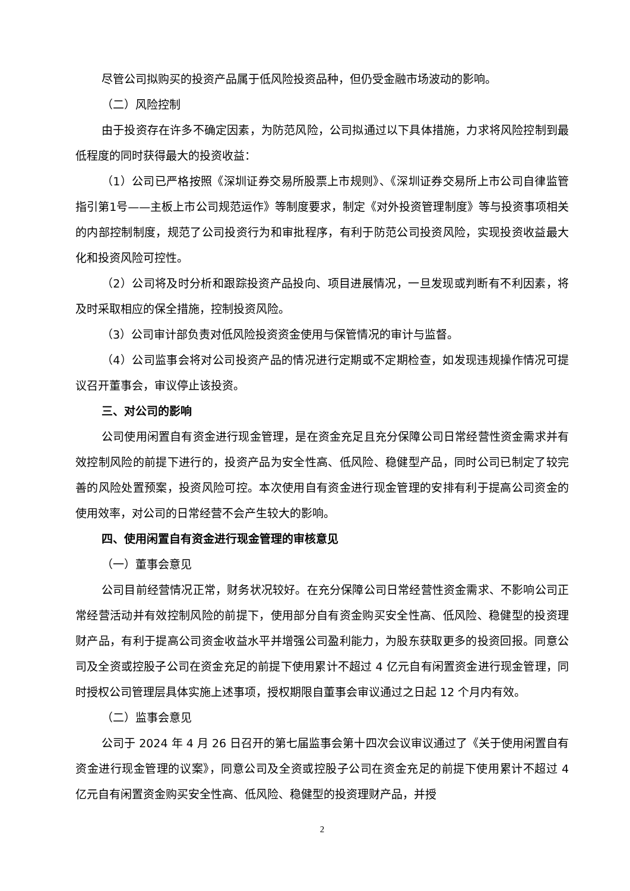尽管公司拟购买的投资产品属于低风险投资品种，但仍受金融市场波动的影响。
（二）风险控制
由于投资存在许多不确定因素，为防范风险，公司拟通过以下具体措施，力求将风险控制到最低程度的同时获得最大的投资收益：
（1）公司已严格按照《深圳证券交易所股票上市规则》、《深圳证券交易所上市公司自律监管指引第1号——主板上市公司规范运作》等制度要求，制定《对外投资管理制度》等与投资事项相关的内部控制制度，规范了公司投资行为和审批程序，有利于防范公司投资风险，实现投资收益最大化和投资风险可控性。
（2）公司将及时分析和跟踪投资产品投向、项目进展情况，一旦发现或判断有不利因素，将及时采取相应的保全措施，控制投资风险。
（3）公司审计部负责对低风险投资资金使用与保管情况的审计与监督。
（4）公司监事会将对公司投资产品的情况进行定期或不定期检查，如发现违规操作情况可提议召开董事会，审议停止该投资。
三、对公司的影响
公司使用闲置自有资金进行现金管理，是在资金充足且充分保障公司日常经营性资金需求并有效控制风险的前提下进行的，投资产品为安全性高、低风险、稳健型产品，同时公司已制定了较完善的风险处置预案，投资风险可控。本次使用自有资金进行现金管理的安排有利于提高公司资金的使用效率，对公司的日常经营不会产生较大的影响。
四、使用闲置自有资金进行现金管理的审核意见
（一）董事会意见
公司目前经营情况正常，财务状况较好。在充分保障公司日常经营性资金需求、不影响公司正常经营活动并有效控制风险的前提下，使用部分自有资金购买安全性高、低风险、稳健型的投资理财产品，有利于提高公司资金收益水平并增强公司盈利能力，为股东获取更多的投资回报。同意公司及全资或控股子公司在资金充足的前提下使用累计不超过 4 亿元自有闲置资金进行现金管理，同时授权公司管理层具体实施上述事项，授权期限自董事会审议通过之日起 12 个月内有效。
（二）监事会意见
公司于 2024 年 4 月 26 日召开的第七届监事会第十四次会议审议通过了《关于使用闲置自有资金进行现金管理的议案》，同意公司及全资或控股子公司在资金充足的前提下使用累计不超过 4 亿元自有闲置资金购买安全性高、低风险、稳健型的投资理财产品，并授
2